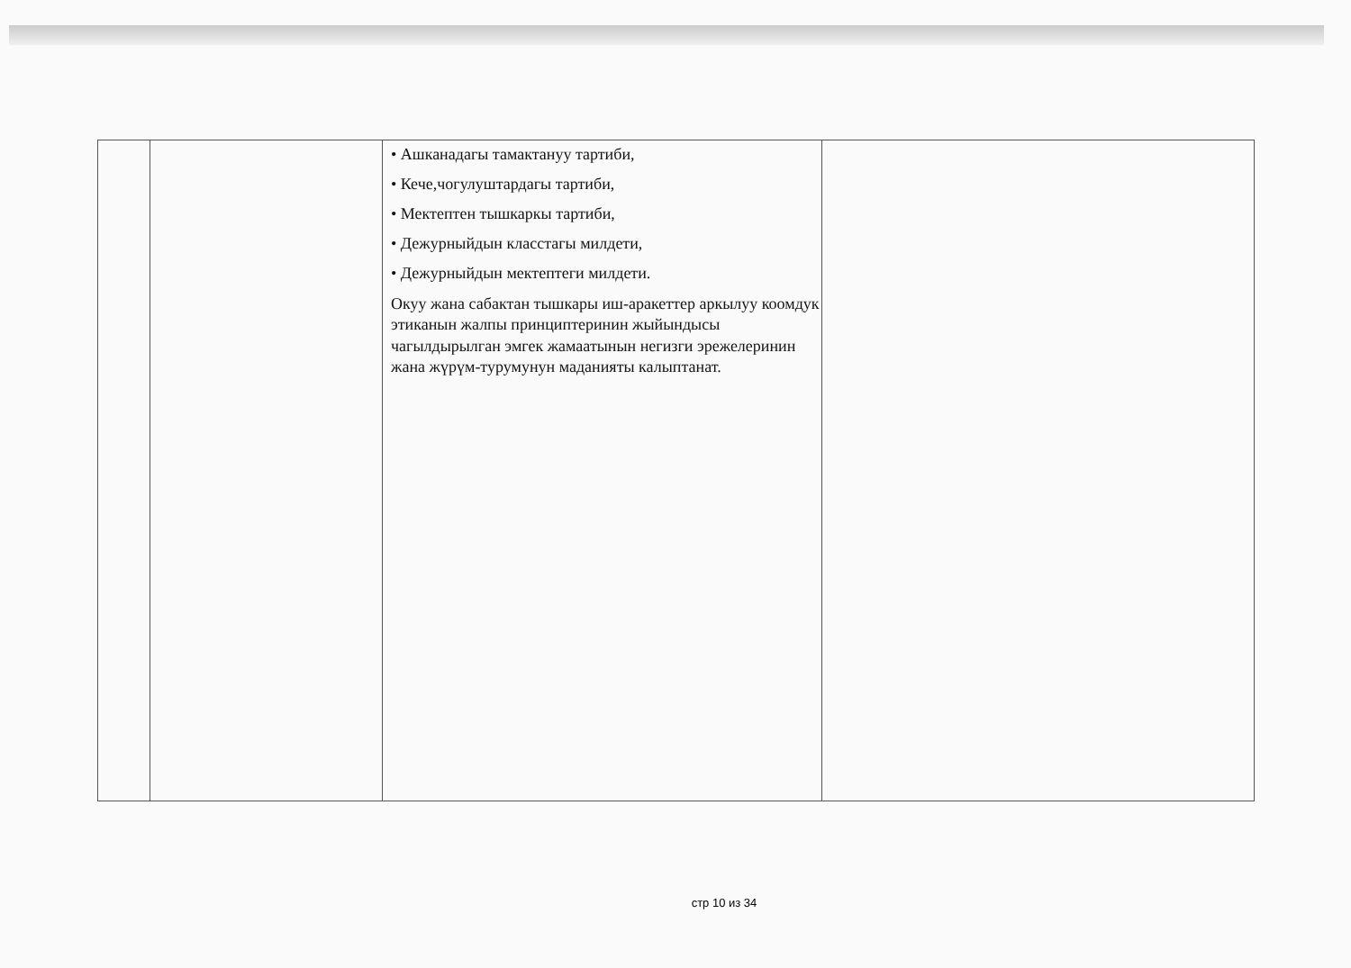| | | • Ашканадагы тамактануу тартиби, • Кече,чогулуштардагы тартиби, • Мектептен тышкаркы тартиби, • Дежурныйдын класстагы милдети, • Дежурныйдын мектептеги милдети. Окуу жана сабактан тышкары иш-аракеттер аркылуу коомдук этиканын жалпы принциптеринин жыйындысы чагылдырылган эмгек жамаатынын негизги эрежелеринин жана жүрүм-турумунун маданияты калыптанат. | |
стр 10 из 34